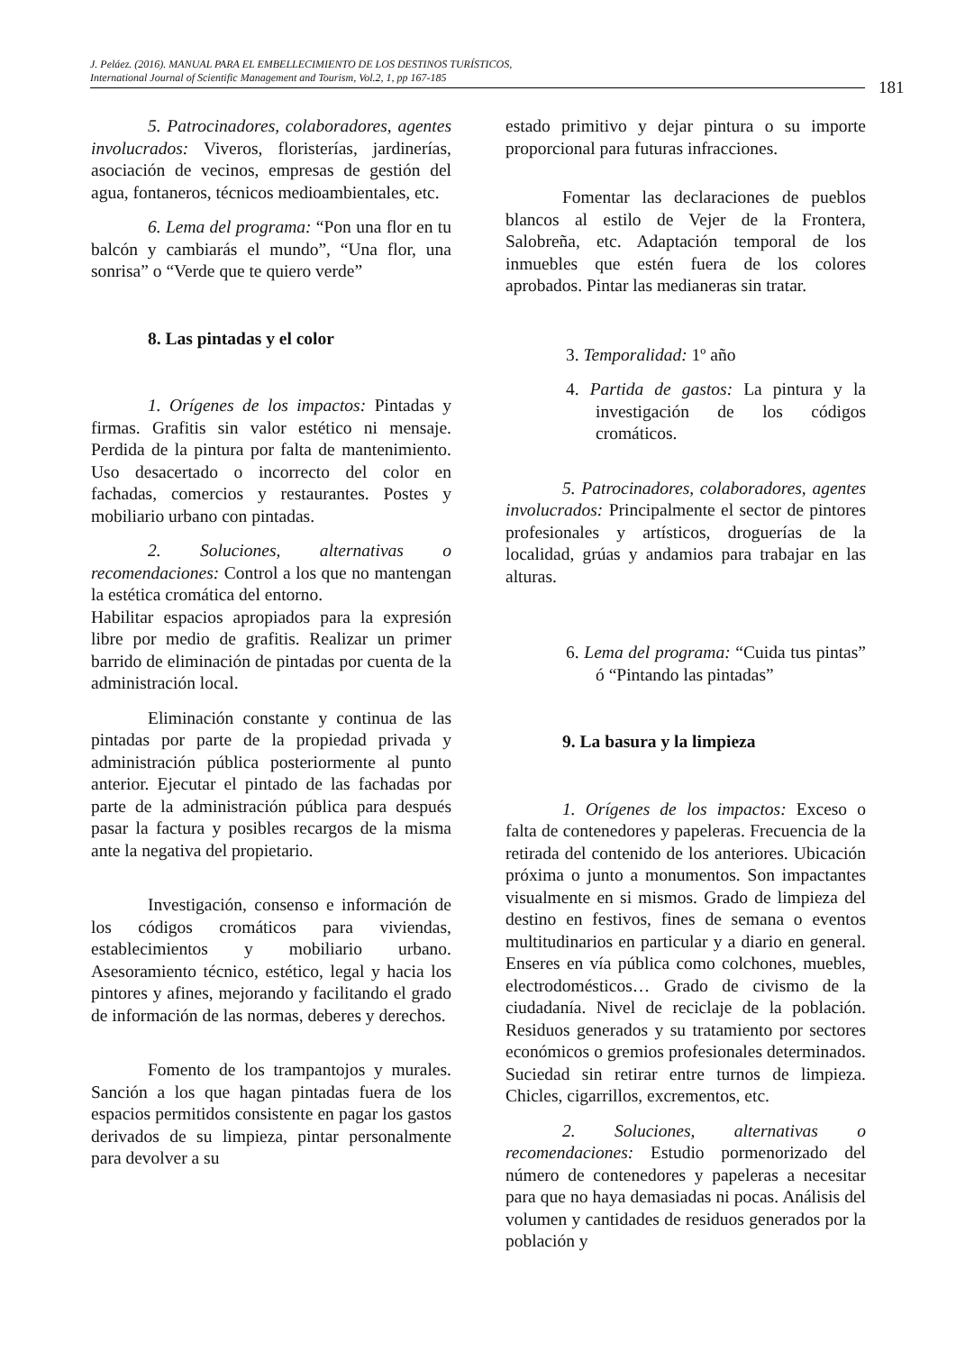J. Peláez. (2016). MANUAL PARA EL EMBELLECIMIENTO DE LOS DESTINOS TURÍSTICOS,
International Journal of Scientific Management and Tourism, Vol.2, 1, pp 167-185
181
5. Patrocinadores, colaboradores, agentes involucrados: Viveros, floristerías, jardinerías, asociación de vecinos, empresas de gestión del agua, fontaneros, técnicos medioambientales, etc.
6. Lema del programa: “Pon una flor en tu balcón y cambiarás el mundo”, “Una flor, una sonrisa” o “Verde que te quiero verde”
8. Las pintadas y el color
1. Orígenes de los impactos: Pintadas y firmas. Grafitis sin valor estético ni mensaje. Perdida de la pintura por falta de mantenimiento. Uso desacertado o incorrecto del color en fachadas, comercios y restaurantes. Postes y mobiliario urbano con pintadas.
2. Soluciones, alternativas o recomendaciones: Control a los que no mantengan la estética cromática del entorno.
Habilitar espacios apropiados para la expresión libre por medio de grafitis. Realizar un primer barrido de eliminación de pintadas por cuenta de la administración local.
Eliminación constante y continua de las pintadas por parte de la propiedad privada y administración pública posteriormente al punto anterior. Ejecutar el pintado de las fachadas por parte de la administración pública para después pasar la factura y posibles recargos de la misma ante la negativa del propietario.
Investigación, consenso e información de los códigos cromáticos para viviendas, establecimientos y mobiliario urbano. Asesoramiento técnico, estético, legal y hacia los pintores y afines, mejorando y facilitando el grado de información de las normas, deberes y derechos.
Fomento de los trampantojos y murales. Sanción a los que hagan pintadas fuera de los espacios permitidos consistente en pagar los gastos derivados de su limpieza, pintar personalmente para devolver a su
estado primitivo y dejar pintura o su importe proporcional para futuras infracciones.
Fomentar las declaraciones de pueblos blancos al estilo de Vejer de la Frontera, Salobreña, etc. Adaptación temporal de los inmuebles que estén fuera de los colores aprobados. Pintar las medianeras sin tratar.
3. Temporalidad: 1º año
4. Partida de gastos: La pintura y la investigación de los códigos cromáticos.
5. Patrocinadores, colaboradores, agentes involucrados: Principalmente el sector de pintores profesionales y artísticos, droguerías de la localidad, grúas y andamios para trabajar en las alturas.
6. Lema del programa: “Cuida tus pintas” ó “Pintando las pintadas”
9. La basura y la limpieza
1. Orígenes de los impactos: Exceso o falta de contenedores y papeleras. Frecuencia de la retirada del contenido de los anteriores. Ubicación próxima o junto a monumentos. Son impactantes visualmente en si mismos. Grado de limpieza del destino en festivos, fines de semana o eventos multitudinarios en particular y a diario en general. Enseres en vía pública como colchones, muebles, electrodomésticos… Grado de civismo de la ciudadanía. Nivel de reciclaje de la población. Residuos generados y su tratamiento por sectores económicos o gremios profesionales determinados. Suciedad sin retirar entre turnos de limpieza. Chicles, cigarrillos, excrementos, etc.
2. Soluciones, alternativas o recomendaciones: Estudio pormenorizado del número de contenedores y papeleras a necesitar para que no haya demasiadas ni pocas. Análisis del volumen y cantidades de residuos generados por la población y